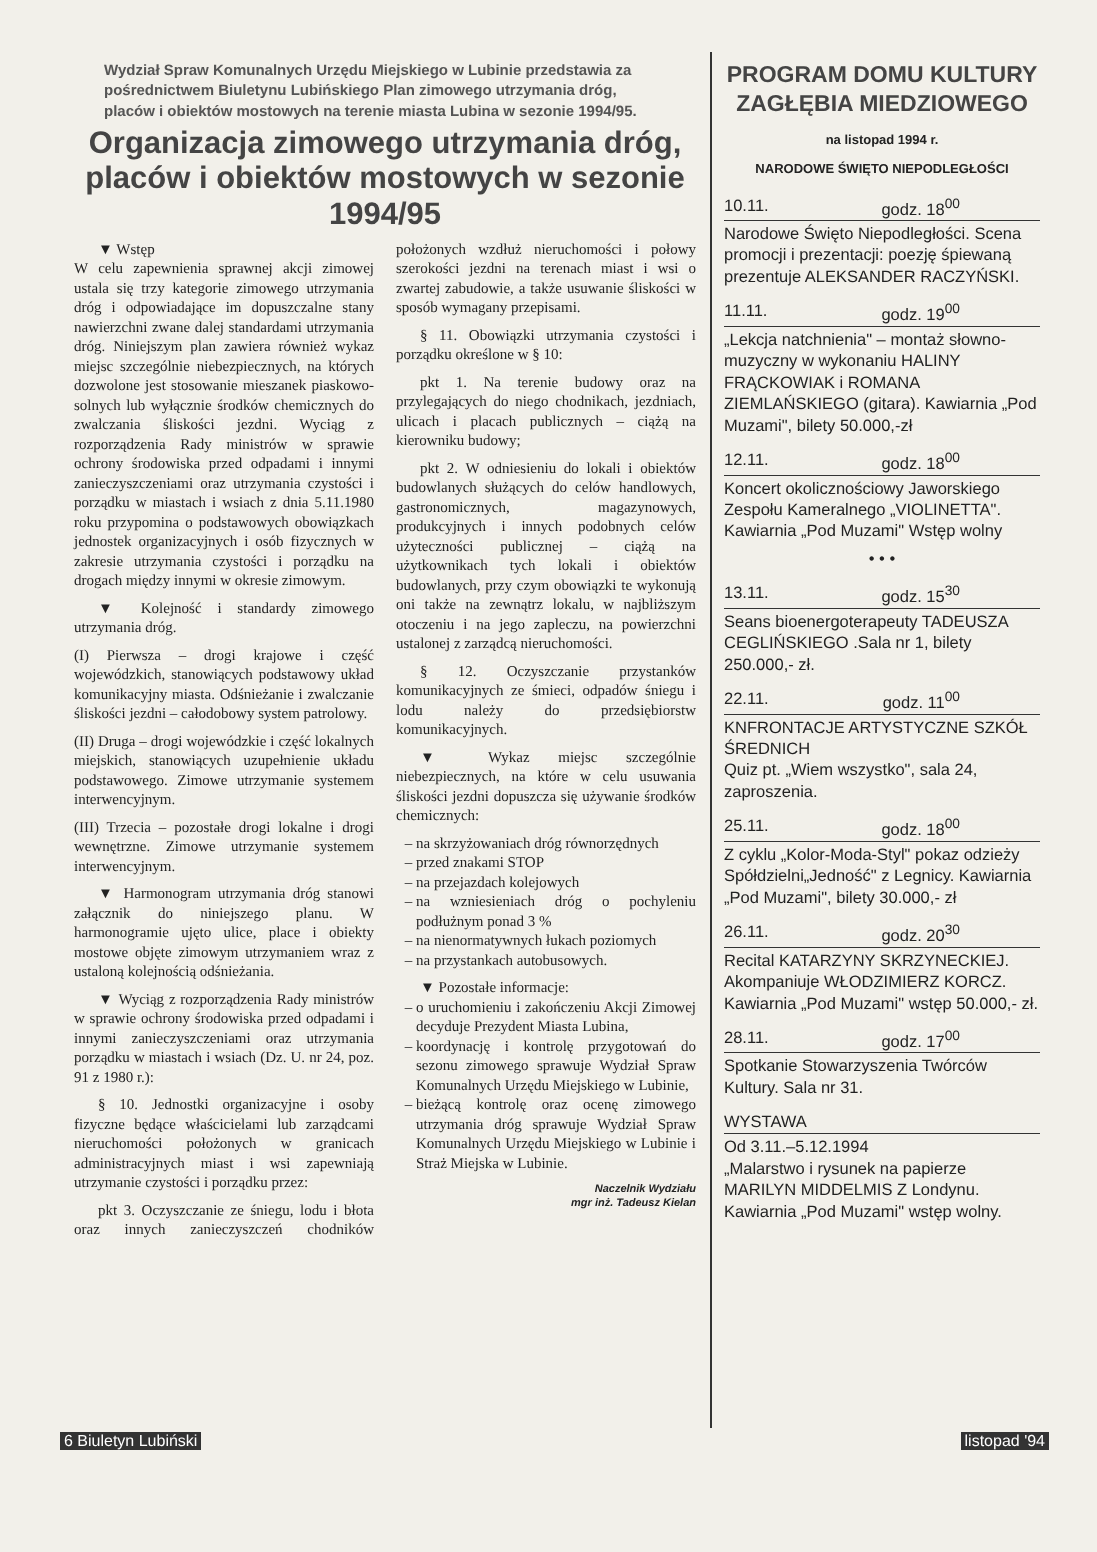Wydział Spraw Komunalnych Urzędu Miejskiego w Lubinie przedstawia za pośrednictwem Biuletynu Lubińskiego Plan zimowego utrzymania dróg, placów i obiektów mostowych na terenie miasta Lubina w sezonie 1994/95.
Organizacja zimowego utrzymania dróg, placów i obiektów mostowych w sezonie 1994/95
▼ Wstęp
W celu zapewnienia sprawnej akcji zimowej ustala się trzy kategorie zimowego utrzymania dróg i odpowiadające im dopuszczalne stany nawierzchni zwane dalej standardami utrzymania dróg. Niniejszym plan zawiera również wykaz miejsc szczególnie niebezpiecznych, na których dozwolone jest stosowanie mieszanek piaskowo-solnych lub wyłącznie środków chemicznych do zwalczania śliskości jezdni. Wyciąg z rozporządzenia Rady ministrów w sprawie ochrony środowiska przed odpadami i innymi zanieczyszczeniami oraz utrzymania czystości i porządku w miastach i wsiach z dnia 5.11.1980 roku przypomina o podstawowych obowiązkach jednostek organizacyjnych i osób fizycznych w zakresie utrzymania czystości i porządku na drogach między innymi w okresie zimowym.
▼ Kolejność i standardy zimowego utrzymania dróg.
(I) Pierwsza – drogi krajowe i część wojewódzkich, stanowiących podstawowy układ komunikacyjny miasta. Odśnieżanie i zwalczanie śliskości jezdni – całodobowy system patrolowy.
(II) Druga – drogi wojewódzkie i część lokalnych miejskich, stanowiących uzupełnienie układu podstawowego. Zimowe utrzymanie systemem interwencyjnym.
(III) Trzecia – pozostałe drogi lokalne i drogi wewnętrzne. Zimowe utrzymanie systemem interwencyjnym.
▼ Harmonogram utrzymania dróg stanowi załącznik do niniejszego planu. W harmonogramie ujęto ulice, place i obiekty mostowe objęte zimowym utrzymaniem wraz z ustaloną kolejnością odśnieżania.
▼ Wyciąg z rozporządzenia Rady ministrów w sprawie ochrony środowiska przed odpadami i innymi zanieczyszczeniami oraz utrzymania porządku w miastach i wsiach (Dz. U. nr 24, poz. 91 z 1980 r.):
§ 10. Jednostki organizacyjne i osoby fizyczne będące właścicielami lub zarządcami nieruchomości położonych w granicach administracyjnych miast i wsi zapewniają utrzymanie czystości i porządku przez:
pkt 3. Oczyszczanie ze śniegu, lodu i błota oraz innych zanieczyszczeń chodników położonych wzdłuż nieruchomości i połowy szerokości jezdni na terenach miast i wsi o zwartej zabudowie, a także usuwanie śliskości w sposób wymagany przepisami.
§ 11. Obowiązki utrzymania czystości i porządku określone w § 10:
pkt 1. Na terenie budowy oraz na przylegających do niego chodnikach, jezdniach, ulicach i placach publicznych – ciążą na kierowniku budowy;
pkt 2. W odniesieniu do lokali i obiektów budowlanych służących do celów handlowych, gastronomicznych, magazynowych, produkcyjnych i innych podobnych celów użyteczności publicznej – ciążą na użytkownikach tych lokali i obiektów budowlanych, przy czym obowiązki te wykonują oni także na zewnątrz lokalu, w najbliższym otoczeniu i na jego zapleczu, na powierzchni ustalonej z zarządcą nieruchomości.
§ 12. Oczyszczanie przystanków komunikacyjnych ze śmieci, odpadów śniegu i lodu należy do przedsiębiorstw komunikacyjnych.
▼ Wykaz miejsc szczególnie niebezpiecznych, na które w celu usuwania śliskości jezdni dopuszcza się używanie środków chemicznych:
na skrzyżowaniach dróg równorzędnych
przed znakami STOP
na przejazdach kolejowych
na wzniesieniach dróg o pochyleniu podłużnym ponad 3 %
na nienormatywnych łukach poziomych
na przystankach autobusowych.
▼ Pozostałe informacje:
o uruchomieniu i zakończeniu Akcji Zimowej decyduje Prezydent Miasta Lubina,
koordynację i kontrolę przygotowań do sezonu zimowego sprawuje Wydział Spraw Komunalnych Urzędu Miejskiego w Lubinie,
bieżącą kontrolę oraz ocenę zimowego utrzymania dróg sprawuje Wydział Spraw Komunalnych Urzędu Miejskiego w Lubinie i Straż Miejska w Lubinie.
Naczelnik Wydziału
mgr inż. Tadeusz Kielan
PROGRAM DOMU KULTURY ZAGŁĘBIA MIEDZIOWEGO
na listopad 1994 r.
NARODOWE ŚWIĘTO NIEPODLEGŁOŚCI
10.11. godz. 18<sup>00</sup>
Narodowe Święto Niepodległości. Scena promocji i prezentacji: poezję śpiewaną prezentuje ALEKSANDER RACZYŃSKI.
11.11. godz. 19<sup>00</sup>
„Lekcja natchnienia" – montaż słowno-muzyczny w wykonaniu HALINY FRĄCKOWIAK i ROMANA ZIEMLAŃSKIEGO (gitara). Kawiarnia „Pod Muzami", bilety 50.000,-zł
12.11. godz. 18<sup>00</sup>
Koncert okolicznościowy Jaworskiego Zespołu Kameralnego „VIOLINETTA". Kawiarnia „Pod Muzami" Wstęp wolny
• • •
13.11. godz. 15<sup>30</sup>
Seans bioenergoterapeuty TADEUSZA CEGLIŃSKIEGO .Sala nr 1, bilety 250.000,- zł.
22.11. godz. 11<sup>00</sup>
KNFRONTACJE ARTYSTYCZNE SZKÓŁ ŚREDNICH
Quiz pt. „Wiem wszystko", sala 24, zaproszenia.
25.11. godz. 18<sup>00</sup>
Z cyklu „Kolor-Moda-Styl" pokaz odzieży Spółdzielni„Jedność" z Legnicy. Kawiarnia „Pod Muzami", bilety 30.000,- zł
26.11. godz. 20<sup>30</sup>
Recital KATARZYNY SKRZYNECKIEJ. Akompaniuje WŁODZIMIERZ KORCZ. Kawiarnia „Pod Muzami" wstęp 50.000,- zł.
28.11. godz. 17<sup>00</sup>
Spotkanie Stowarzyszenia Twórców Kultury. Sala nr 31.
WYSTAWA
Od 3.11.–5.12.1994
„Malarstwo i rysunek na papierze MARILYN MIDDELMIS Z Londynu. Kawiarnia „Pod Muzami" wstęp wolny.
6 Biuletyn Lubiński listopad '94